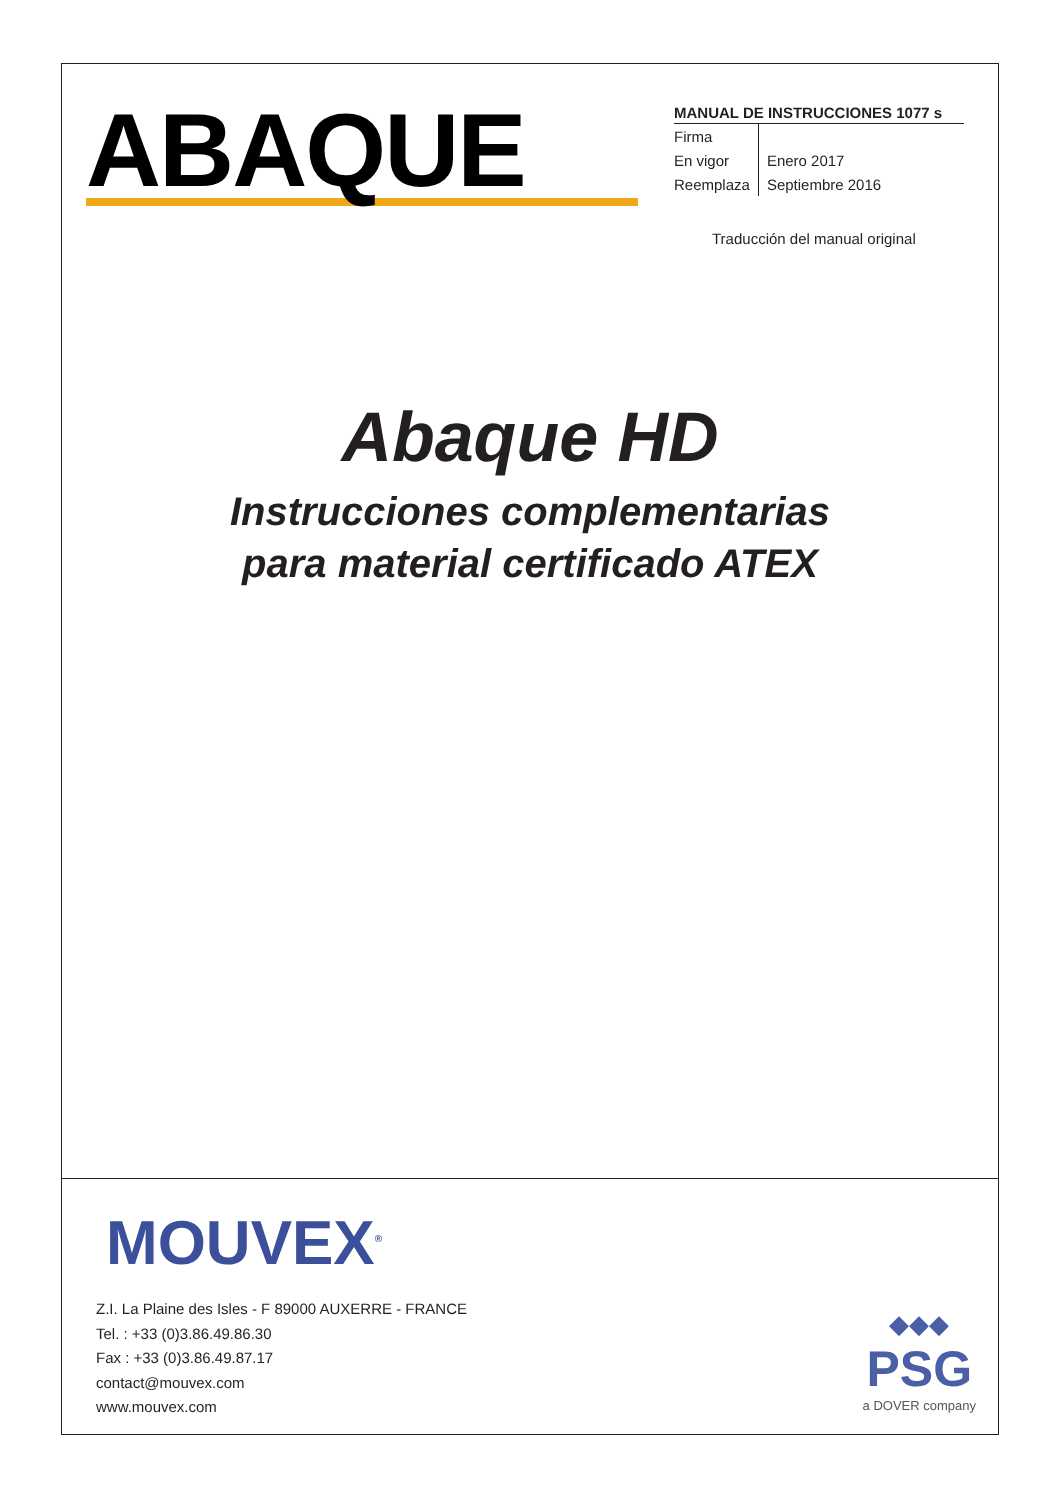ABAQUE
MANUAL DE INSTRUCCIONES 1077 s
| Firma | |
| En vigor | Enero 2017 |
| Reemplaza | Septiembre 2016 |
Traducción del manual original
Abaque HD
Instrucciones complementarias
para material certificado ATEX
MOUVEX<sup>®</sup>
Z.I. La Plaine des Isles - F 89000 AUXERRE - FRANCE
Tel. : +33 (0)3.86.49.86.30
Fax : +33 (0)3.86.49.87.17
contact@mouvex.com
www.mouvex.com
◆◆◆
PSG
a DOVER company